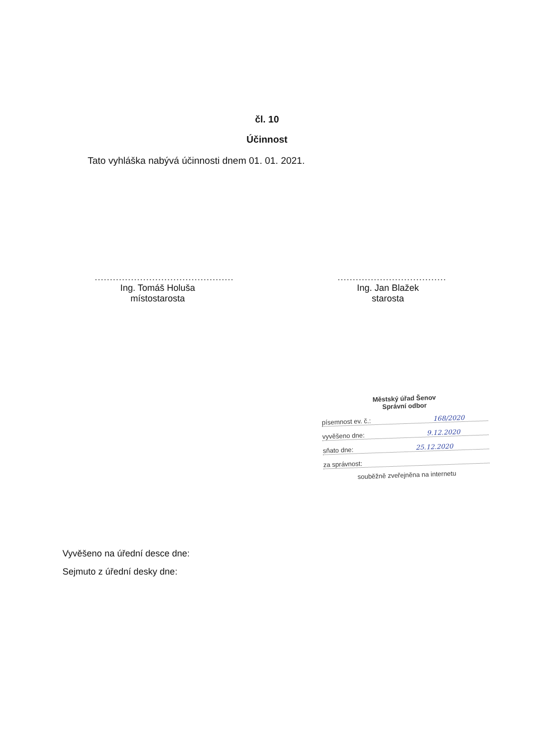čl. 10
Účinnost
Tato vyhláška nabývá účinnosti dnem 01. 01. 2021.
..............................................
Ing. Tomáš Holuša
místostarosta
....................................
Ing. Jan Blažek
starosta
Městský úřad Šenov
Správní odbor
písemnost ev. č.: 168/2020
vyvěšeno dne: 9.12.2020
sňato dne: 25.12.2020
za správnost:
souběžně zveřejněna na internetu
Vyvěšeno na úřední desce dne:
Sejmuto z úřední desky dne: